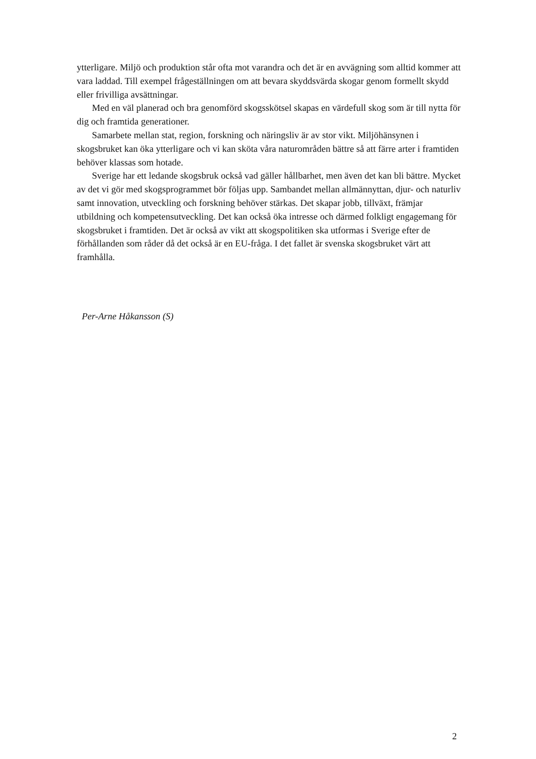ytterligare. Miljö och produktion står ofta mot varandra och det är en avvägning som alltid kommer att vara laddad. Till exempel frågeställningen om att bevara skyddsvärda skogar genom formellt skydd eller frivilliga avsättningar.
Med en väl planerad och bra genomförd skogsskötsel skapas en värdefull skog som är till nytta för dig och framtida generationer.
Samarbete mellan stat, region, forskning och näringsliv är av stor vikt. Miljöhänsynen i skogsbruket kan öka ytterligare och vi kan sköta våra naturområden bättre så att färre arter i framtiden behöver klassas som hotade.
Sverige har ett ledande skogsbruk också vad gäller hållbarhet, men även det kan bli bättre. Mycket av det vi gör med skogsprogrammet bör följas upp. Sambandet mellan allmännyttan, djur- och naturliv samt innovation, utveckling och forskning behöver stärkas. Det skapar jobb, tillväxt, främjar utbildning och kompetensutveckling. Det kan också öka intresse och därmed folkligt engagemang för skogsbruket i framtiden. Det är också av vikt att skogspolitiken ska utformas i Sverige efter de förhållanden som råder då det också är en EU-fråga. I det fallet är svenska skogsbruket värt att framhålla.
Per-Arne Håkansson (S)
2